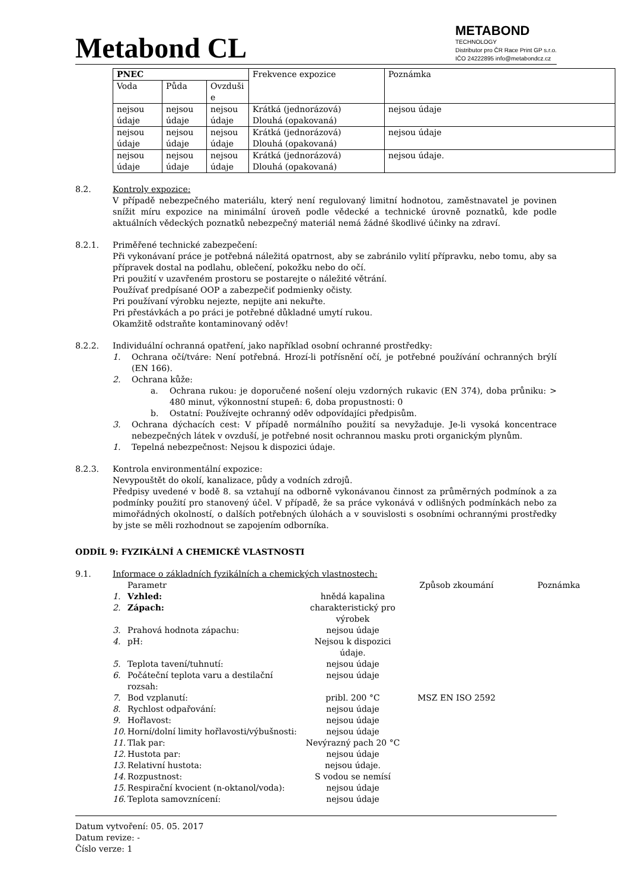Metabond CL
METABOND
TECHNOLOGY
Distributor pro ČR Race Print GP s.r.o.
IČO 24222895 info@metabondcz.cz
| PNEC | | | Frekvence expozice | Poznámka |
| Voda | Půda | Ovzduši e | | |
| nejsou údaje | nejsou údaje | nejsou údaje | Krátká (jednorázová) Dlouhá (opakovaná) | nejsou údaje |
| nejsou údaje | nejsou údaje | nejsou údaje | Krátká (jednorázová) Dlouhá (opakovaná) | nejsou údaje |
| nejsou údaje | nejsou údaje | nejsou údaje | Krátká (jednorázová) Dlouhá (opakovaná) | nejsou údaje. |
8.2. Kontroly expozice:
V případě nebezpečného materiálu, který není regulovaný limitní hodnotou, zaměstnavatel je povinen snížit míru expozice na minimální úroveň podle vědecké a technické úrovně poznatků, kde podle aktuálních vědeckých poznatků nebezpečný materiál nemá žádné škodlivé účinky na zdraví.
8.2.1. Priměřené technické zabezpečení:
Při vykonávaní práce je potřebná náležitá opatrnost, aby se zabránilo vylití přípravku, nebo tomu, aby sa přípravek dostal na podlahu, oblečení, pokožku nebo do očí.
Pri použití v uzavřeném prostoru se postarejte o náležité větrání.
Používať predpísané OOP a zabezpečiť podmienky očisty.
Pri používaní výrobku nejezte, nepijte ani nekuřte.
Pri přestávkách a po práci je potřebné důkladné umytí rukou.
Okamžitě odstraňte kontaminovaný oděv!
8.2.2. Individuální ochranná opatření, jako například osobní ochranné prostředky:
1. Ochrana očí/tváre: Není potřebná. Hrozí-li potřísnění očí, je potřebné používání ochranných brýlí (EN 166).
2. Ochrana kůže:
a. Ochrana rukou: je doporučené nošení oleju vzdorných rukavic (EN 374), doba průniku: > 480 minut, výkonnostní stupeň: 6, doba propustnosti: 0
b. Ostatní: Používejte ochranný oděv odpovídajíci předpisům.
3. Ochrana dýchacích cest: V případě normálního použití sa nevyžaduje. Je-li vysoká koncentrace nebezpečných látek v ovzduší, je potřebné nosit ochrannou masku proti organickým plynům.
1. Tepelná nebezpečnost: Nejsou k dispozici údaje.
8.2.3. Kontrola environmentální expozice:
Nevypouštět do okolí, kanalizace, půdy a vodních zdrojů.
Předpisy uvedené v bodě 8. sa vztahují na odborně vykonávanou činnost za průměrných podmínok a za podmínky použití pro stanovený účel. V případě, že sa práce vykonává v odlišných podmínkách nebo za mimořádných okolností, o dalších potřebných úlohách a v souvislosti s osobními ochrannými prostředky by jste se měli rozhodnout se zapojením odborníka.
ODDÍL 9: FYZIKÁLNÍ A CHEMICKÉ VLASTNOSTI
9.1. Informace o základních fyzikálních a chemických vlastnostech:
| | Parametr | | Způsob zkoumání | Poznámka |
| --- | --- | --- | --- | --- |
| 1. | Vzhled: | hnědá kapalina | | |
| 2. | Zápach: | charakteristický pro výrobek | | |
| 3. | Prahová hodnota zápachu: | nejsou údaje | | |
| 4. | pH: | Nejsou k dispozici údaje. | | |
| 5. | Teplota tavení/tuhnutí: | nejsou údaje | | |
| 6. | Počáteční teplota varu a destilační rozsah: | nejsou údaje | | |
| 7. | Bod vzplanutí: | pribl. 200 °C | MSZ EN ISO 2592 | |
| 8. | Rychlost odpařování: | nejsou údaje | | |
| 9. | Hořlavost: | nejsou údaje | | |
| 10. | Horní/dolní limity hořlavosti/výbušnosti: | nejsou údaje | | |
| 11. | Tlak par: | Nevýrazný pach 20 °C | | |
| 12. | Hustota par: | nejsou údaje | | |
| 13. | Relativní hustota: | nejsou údaje. | | |
| 14. | Rozpustnost: | S vodou se nemísí | | |
| 15. | Respirační kvocient (n-oktanol/voda): | nejsou údaje | | |
| 16. | Teplota samovznícení: | nejsou údaje | | |
Datum vytvoření: 05. 05. 2017
Datum revize: -
Číslo verze: 1